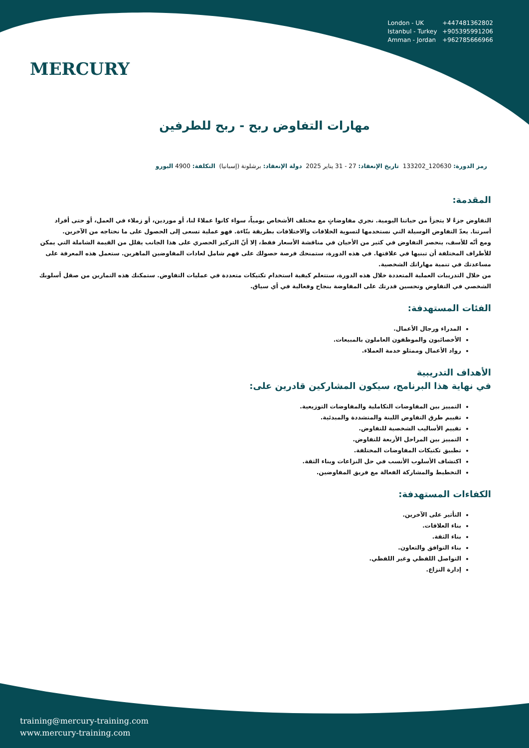MERCURY
London - UK +447481362802
Istanbul - Turkey +905395991206
Amman - Jordan +962785666966
مهارات التفاوض ربح - ربح للطرفين
رمز الدورة: 120630_133202 تاريخ الإنعقاد: 27 - 31 يناير 2025 دولة الإنعقاد: برشلونة (إسبانيا) التكلفة: 4900 اليورو
المقدمة:
التفاوض جزءٌ لا يتجزأ من حياتنا اليومية. نجري مفاوضاتٍ مع مختلف الأشخاص يومياً، سواء كانوا عملاءً لنا، أو موردين، أو زملاء في العمل، أو حتى أفراد أسرتنا. يعدّ التفاوض الوسيلة التي نستخدمها لتسوية الخلافات والاختلافات بطريقة بنّاءة. فهو عملية تسعى إلى الحصول على ما نحتاجه من الآخرين.
ومع أنّه للأسف، ينحصر التفاوض في كثير من الأحيان في مناقشة الأسعار فقط، إلا أنّ التركيز الحصري على هذا الجانب يقلل من القيمة الشاملة التي يمكن للأطراف المختلفة أن تبنيها في علاقتها. في هذه الدورة، ستمنحك فرصة حصولك على فهم شامل لعادات المفاوضين الماهرين. ستعمل هذه المعرفة على مساعدتك في تنمية مهاراتك الشخصية.
من خلال التدريبات العملية المتعددة خلال هذه الدورة، ستتعلم كيفية استخدام تكتيكات متعددة في عمليات التفاوض. ستمكنك هذه التمارين من صقل أسلوبك الشخصي في التفاوض وتحسين قدرتك على المفاوضة بنجاح وفعالية في أي سياق.
الفئات المستهدفة:
المدراء ورجال الأعمال.
الأخصائيون والموظفون العاملون بالمبيعات.
رواد الأعمال وممثلو خدمة العملاء.
الأهداف التدريبية
في نهاية هذا البرنامج، سيكون المشاركين قادرين على:
التمييز بين المفاوضات التكاملية والمفاوضات التوزيعية.
تقييم طرق التفاوض اللينة والمتشددة والمبدئية.
تقييم الأساليب الشخصية للتفاوض.
التمييز بين المراحل الأربعة للتفاوض.
تطبيق تكتيكات المفاوضات المختلفة.
اكتشاف الأسلوب الأنسب في حل النزاعات وبناء الثقة.
التخطيط والمشاركة الفعالة مع فريق المفاوضين.
الكفاءات المستهدفة:
التأثير على الآخرين.
بناء العلاقات.
بناء الثقة.
بناء التوافق والتعاون.
التواصل اللفظي وغير اللفظي.
إدارة النزاع.
training@mercury-training.com
www.mercury-training.com